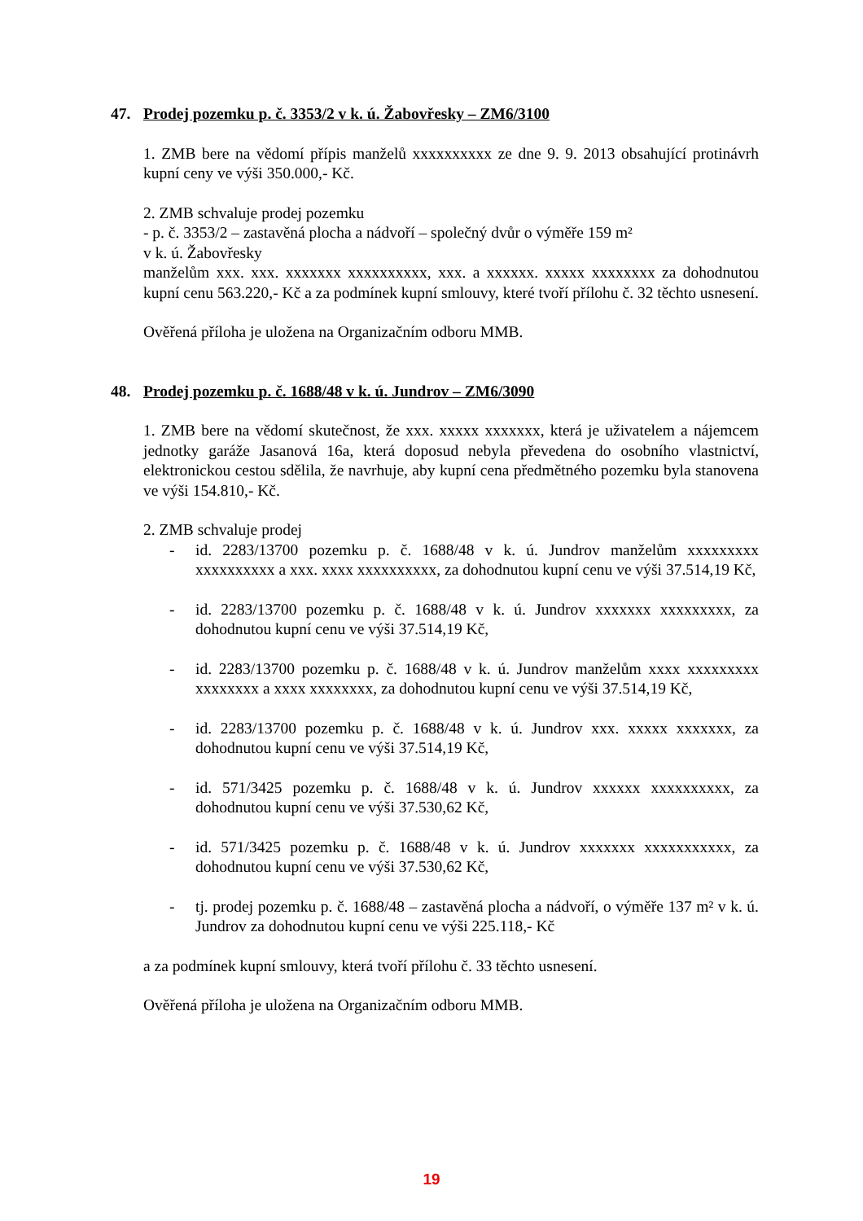47. Prodej pozemku p. č. 3353/2 v k. ú. Žabovřesky – ZM6/3100
1. ZMB bere na vědomí přípis manželů xxxxxxxxxx ze dne 9. 9. 2013 obsahující protinávrh kupní ceny ve výši 350.000,- Kč.
2. ZMB schvaluje prodej pozemku
- p. č. 3353/2 – zastavěná plocha a nádvoří – společný dvůr o výměře 159 m²
v k. ú. Žabovřesky
manželům xxx. xxx. xxxxxxx xxxxxxxxxx, xxx. a xxxxxx. xxxxx xxxxxxxx za dohodnutou kupní cenu 563.220,- Kč a za podmínek kupní smlouvy, které tvoří přílohu č. 32 těchto usnesení.
Ověřená příloha je uložena na Organizačním odboru MMB.
48. Prodej pozemku p. č. 1688/48 v k. ú. Jundrov – ZM6/3090
1. ZMB bere na vědomí skutečnost, že xxx. xxxxx xxxxxxx, která je uživatelem a nájemcem jednotky garáže Jasanová 16a, která doposud nebyla převedena do osobního vlastnictví, elektronickou cestou sdělila, že navrhuje, aby kupní cena předmětného pozemku byla stanovena ve výši 154.810,- Kč.
2. ZMB schvaluje prodej
- id. 2283/13700 pozemku p. č. 1688/48 v k. ú. Jundrov manželům xxxxxxxxx xxxxxxxxxx a xxx. xxxx xxxxxxxxxx, za dohodnutou kupní cenu ve výši 37.514,19 Kč,
- id. 2283/13700 pozemku p. č. 1688/48 v k. ú. Jundrov xxxxxxx xxxxxxxxx, za dohodnutou kupní cenu ve výši 37.514,19 Kč,
- id. 2283/13700 pozemku p. č. 1688/48 v k. ú. Jundrov manželům xxxx xxxxxxxxx xxxxxxxx a xxxx xxxxxxxx, za dohodnutou kupní cenu ve výši 37.514,19 Kč,
- id. 2283/13700 pozemku p. č. 1688/48 v k. ú. Jundrov xxx. xxxxx xxxxxxx, za dohodnutou kupní cenu ve výši 37.514,19 Kč,
- id. 571/3425 pozemku p. č. 1688/48 v k. ú. Jundrov xxxxxx xxxxxxxxxx, za dohodnutou kupní cenu ve výši 37.530,62 Kč,
- id. 571/3425 pozemku p. č. 1688/48 v k. ú. Jundrov xxxxxxx xxxxxxxxxxx, za dohodnutou kupní cenu ve výši 37.530,62 Kč,
- tj. prodej pozemku p. č. 1688/48 – zastavěná plocha a nádvoří, o výměře 137 m² v k. ú. Jundrov za dohodnutou kupní cenu ve výši 225.118,- Kč
a za podmínek kupní smlouvy, která tvoří přílohu č. 33 těchto usnesení.
Ověřená příloha je uložena na Organizačním odboru MMB.
19